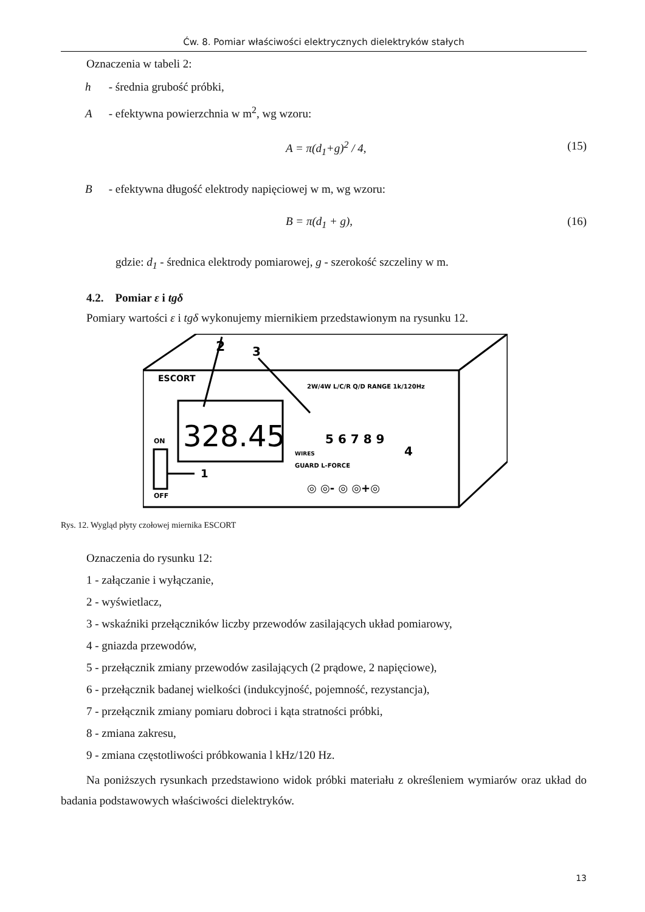Ćw. 8. Pomiar właściwości elektrycznych dielektryków stałych
Oznaczenia w tabeli 2:
h - średnia grubość próbki,
A - efektywna powierzchnia w m<sup>2</sup>, wg wzoru:
A = π(d<sub>1</sub>+g)<sup>2</sup> / 4, (15)
B - efektywna długość elektrody napięciowej w m, wg wzoru:
B = π(d<sub>1</sub> + g), (16)
gdzie: d<sub>1</sub> - średnica elektrody pomiarowej, g - szerokość szczeliny w m.
4.2. Pomiar ε i tgδ
Pomiary wartości ε i tgδ wykonujemy miernikiem przedstawionym na rysunku 12.
ESCORT
328.45
2
3
ON
OFF
1
2W/4W L/C/R Q/D RANGE 1k/120Hz
WIRES
GUARD L-FORCE
5 6 7 8 9
4
◎ ◎- ◎ ◎+◎
Rys. 12. Wygląd płyty czołowej miernika ESCORT
Oznaczenia do rysunku 12:
1 - załączanie i wyłączanie,
2 - wyświetlacz,
3 - wskaźniki przełączników liczby przewodów zasilających układ pomiarowy,
4 - gniazda przewodów,
5 - przełącznik zmiany przewodów zasilających (2 prądowe, 2 napięciowe),
6 - przełącznik badanej wielkości (indukcyjność, pojemność, rezystancja),
7 - przełącznik zmiany pomiaru dobroci i kąta stratności próbki,
8 - zmiana zakresu,
9 - zmiana częstotliwości próbkowania l kHz/120 Hz.
Na poniższych rysunkach przedstawiono widok próbki materiału z określeniem wymiarów oraz układ do badania podstawowych właściwości dielektryków.
13